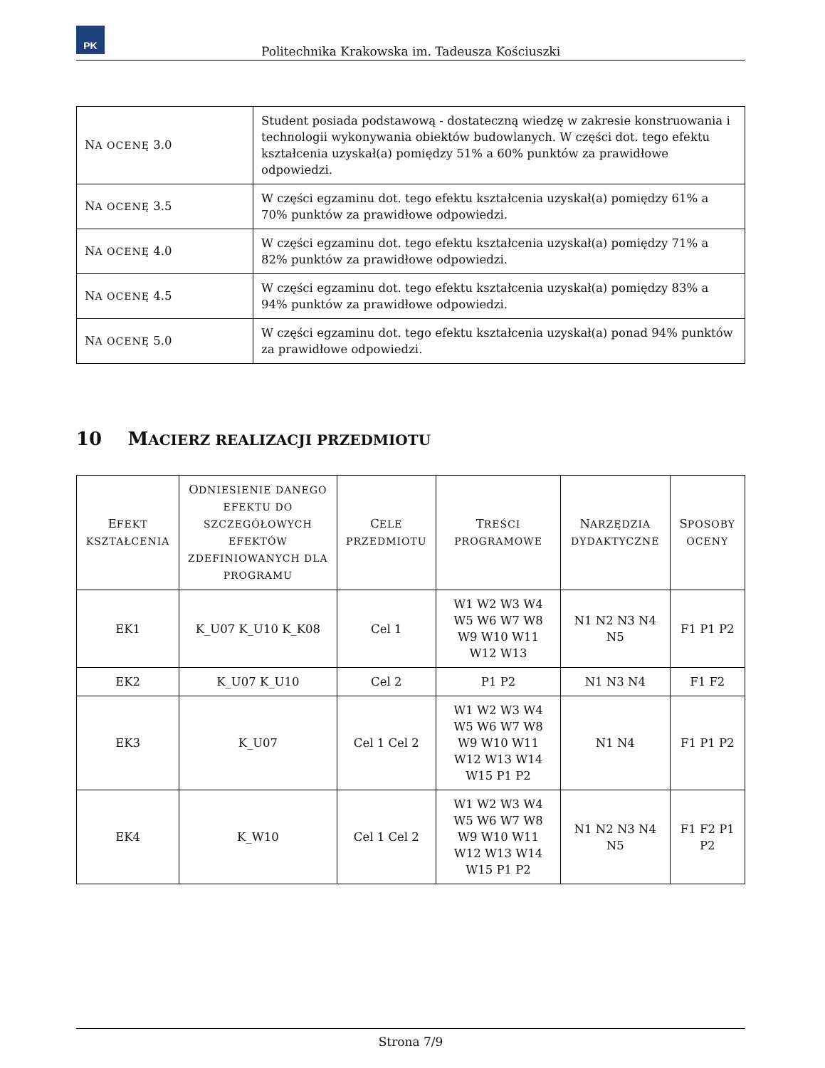PK
Politechnika Krakowska im. Tadeusza Kościuszki
| N A OCENĘ 3.0 | Student posiada podstawową - dostateczną wiedzę w zakresie konstruowania i technologii wykonywania obiektów budowlanych. W części dot. tego efektu kształcenia uzyskał(a) pomiędzy 51% a 60% punktów za prawidłowe odpowiedzi. |
| N A OCENĘ 3.5 | W części egzaminu dot. tego efektu kształcenia uzyskał(a) pomiędzy 61% a 70% punktów za prawidłowe odpowiedzi. |
| N A OCENĘ 4.0 | W części egzaminu dot. tego efektu kształcenia uzyskał(a) pomiędzy 71% a 82% punktów za prawidłowe odpowiedzi. |
| N A OCENĘ 4.5 | W części egzaminu dot. tego efektu kształcenia uzyskał(a) pomiędzy 83% a 94% punktów za prawidłowe odpowiedzi. |
| N A OCENĘ 5.0 | W części egzaminu dot. tego efektu kształcenia uzyskał(a) ponad 94% punktów za prawidłowe odpowiedzi. |
10 MACIERZ REALIZACJI PRZEDMIOTU
| E FEKT KSZTAŁCENIA | O DNIESIENIE DANEGO EFEKTU DO SZCZEGÓŁOWYCH EFEKTÓW ZDEFINIOWANYCH DLA PROGRAMU | C ELE PRZEDMIOTU | T REŚCI PROGRAMOWE | N ARZĘDZIA DYDAKTYCZNE | S POSOBY OCENY |
| --- | --- | --- | --- | --- | --- |
| EK1 | K_U07 K_U10 K_K08 | Cel 1 | W1 W2 W3 W4 W5 W6 W7 W8 W9 W10 W11 W12 W13 | N1 N2 N3 N4 N5 | F1 P1 P2 |
| EK2 | K_U07 K_U10 | Cel 2 | P1 P2 | N1 N3 N4 | F1 F2 |
| EK3 | K_U07 | Cel 1 Cel 2 | W1 W2 W3 W4 W5 W6 W7 W8 W9 W10 W11 W12 W13 W14 W15 P1 P2 | N1 N4 | F1 P1 P2 |
| EK4 | K_W10 | Cel 1 Cel 2 | W1 W2 W3 W4 W5 W6 W7 W8 W9 W10 W11 W12 W13 W14 W15 P1 P2 | N1 N2 N3 N4 N5 | F1 F2 P1 P2 |
Strona 7/9